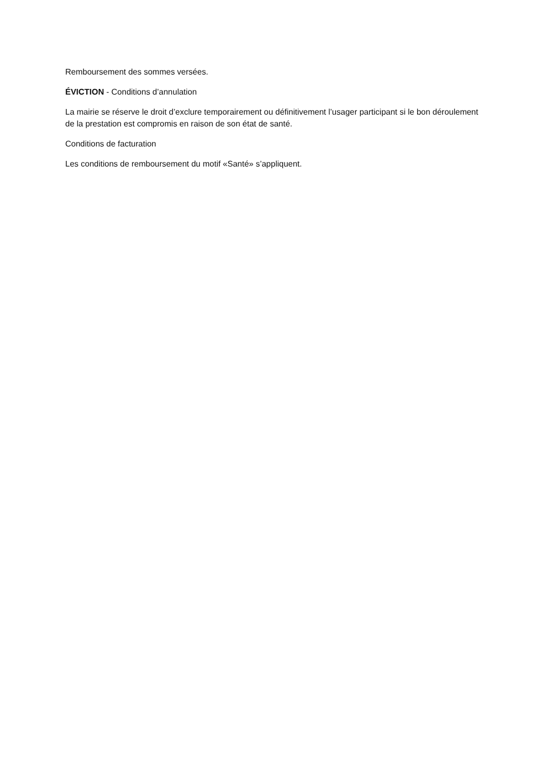Remboursement des sommes versées.
ÉVICTION - Conditions d’annulation
La mairie se réserve le droit d’exclure temporairement ou définitivement l’usager participant si le bon déroulement de la prestation est compromis en raison de son état de santé.
Conditions de facturation
Les conditions de remboursement du motif «Santé» s’appliquent.